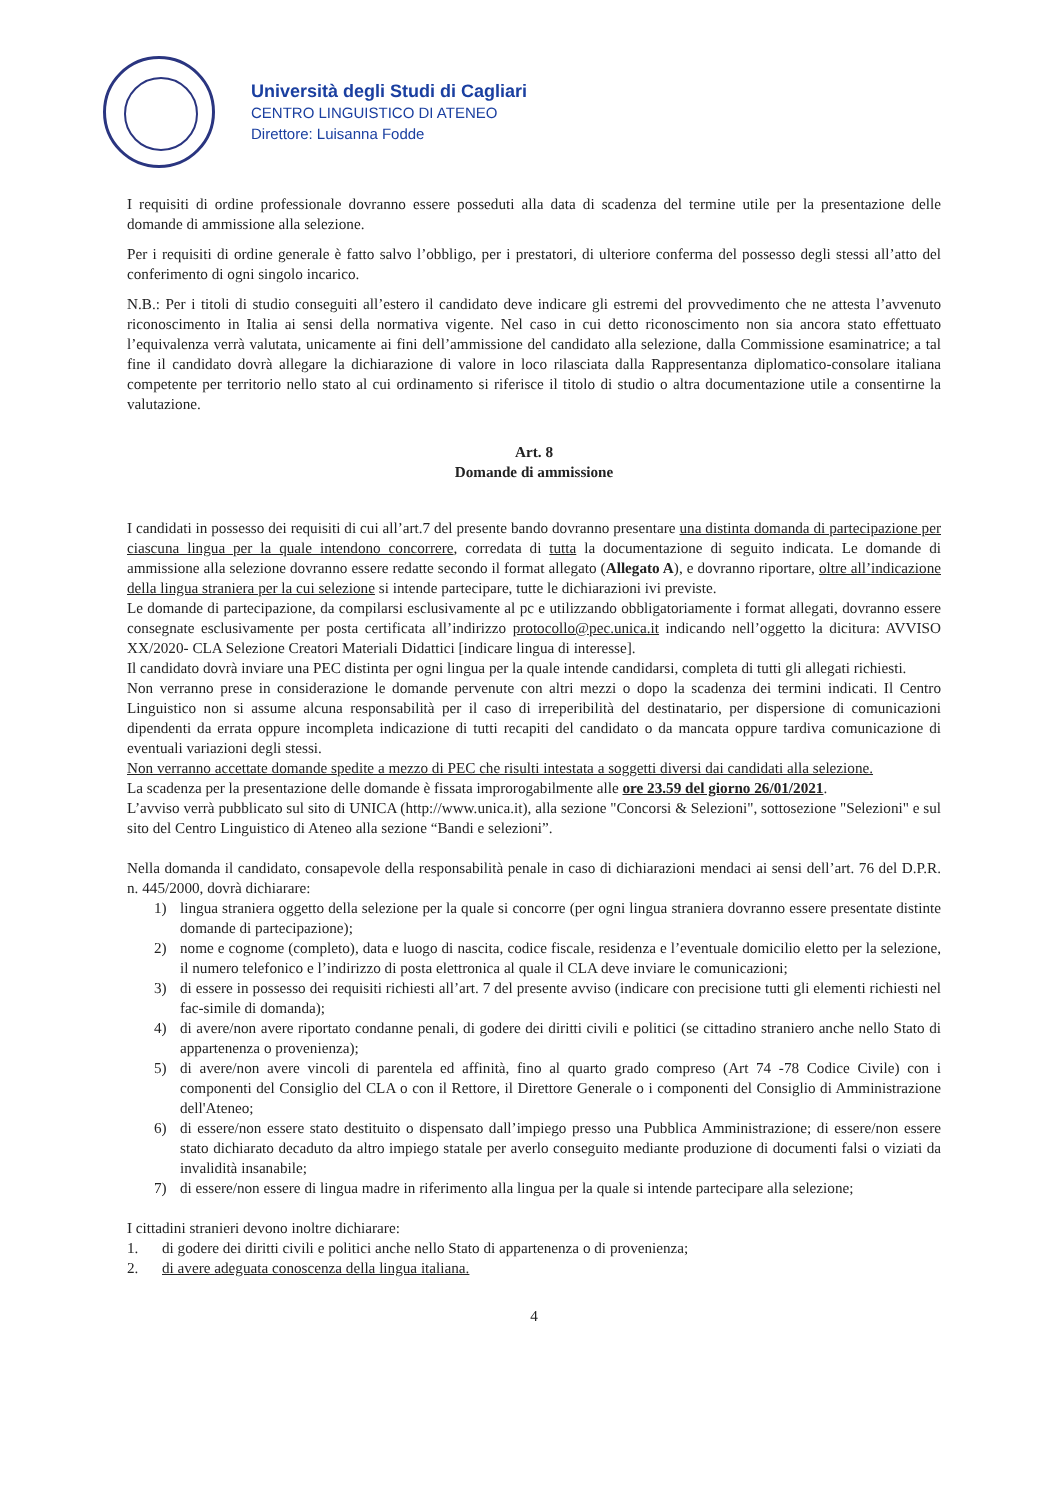Università degli Studi di Cagliari
CENTRO LINGUISTICO DI ATENEO
Direttore: Luisanna Fodde
I requisiti di ordine professionale dovranno essere posseduti alla data di scadenza del termine utile per la presentazione delle domande di ammissione alla selezione.
Per i requisiti di ordine generale è fatto salvo l’obbligo, per i prestatori, di ulteriore conferma del possesso degli stessi all’atto del conferimento di ogni singolo incarico.
N.B.: Per i titoli di studio conseguiti all’estero il candidato deve indicare gli estremi del provvedimento che ne attesta l’avvenuto riconoscimento in Italia ai sensi della normativa vigente. Nel caso in cui detto riconoscimento non sia ancora stato effettuato l’equivalenza verrà valutata, unicamente ai fini dell’ammissione del candidato alla selezione, dalla Commissione esaminatrice; a tal fine il candidato dovrà allegare la dichiarazione di valore in loco rilasciata dalla Rappresentanza diplomatico-consolare italiana competente per territorio nello stato al cui ordinamento si riferisce il titolo di studio o altra documentazione utile a consentirne la valutazione.
Art. 8
Domande di ammissione
I candidati in possesso dei requisiti di cui all’art.7 del presente bando dovranno presentare una distinta domanda di partecipazione per ciascuna lingua per la quale intendono concorrere, corredata di tutta la documentazione di seguito indicata. Le domande di ammissione alla selezione dovranno essere redatte secondo il format allegato (Allegato A), e dovranno riportare, oltre all’indicazione della lingua straniera per la cui selezione si intende partecipare, tutte le dichiarazioni ivi previste.
Le domande di partecipazione, da compilarsi esclusivamente al pc e utilizzando obbligatoriamente i format allegati, dovranno essere consegnate esclusivamente per posta certificata all’indirizzo protocollo@pec.unica.it indicando nell’oggetto la dicitura: AVVISO XX/2020- CLA Selezione Creatori Materiali Didattici [indicare lingua di interesse].
Il candidato dovrà inviare una PEC distinta per ogni lingua per la quale intende candidarsi, completa di tutti gli allegati richiesti.
Non verranno prese in considerazione le domande pervenute con altri mezzi o dopo la scadenza dei termini indicati. Il Centro Linguistico non si assume alcuna responsabilità per il caso di irreperibilità del destinatario, per dispersione di comunicazioni dipendenti da errata oppure incompleta indicazione di tutti recapiti del candidato o da mancata oppure tardiva comunicazione di eventuali variazioni degli stessi.
Non verranno accettate domande spedite a mezzo di PEC che risulti intestata a soggetti diversi dai candidati alla selezione.
La scadenza per la presentazione delle domande è fissata improrogabilmente alle ore 23.59 del giorno 26/01/2021.
L’avviso verrà pubblicato sul sito di UNICA (http://www.unica.it), alla sezione "Concorsi & Selezioni", sottosezione "Selezioni" e sul sito del Centro Linguistico di Ateneo alla sezione “Bandi e selezioni”.
Nella domanda il candidato, consapevole della responsabilità penale in caso di dichiarazioni mendaci ai sensi dell’art. 76 del D.P.R. n. 445/2000, dovrà dichiarare:
1) lingua straniera oggetto della selezione per la quale si concorre (per ogni lingua straniera dovranno essere presentate distinte domande di partecipazione);
2) nome e cognome (completo), data e luogo di nascita, codice fiscale, residenza e l’eventuale domicilio eletto per la selezione, il numero telefonico e l’indirizzo di posta elettronica al quale il CLA deve inviare le comunicazioni;
3) di essere in possesso dei requisiti richiesti all’art. 7 del presente avviso (indicare con precisione tutti gli elementi richiesti nel fac-simile di domanda);
4) di avere/non avere riportato condanne penali, di godere dei diritti civili e politici (se cittadino straniero anche nello Stato di appartenenza o provenienza);
5) di avere/non avere vincoli di parentela ed affinità, fino al quarto grado compreso (Art 74 -78 Codice Civile) con i componenti del Consiglio del CLA o con il Rettore, il Direttore Generale o i componenti del Consiglio di Amministrazione dell'Ateneo;
6) di essere/non essere stato destituito o dispensato dall’impiego presso una Pubblica Amministrazione; di essere/non essere stato dichiarato decaduto da altro impiego statale per averlo conseguito mediante produzione di documenti falsi o viziati da invalidità insanabile;
7) di essere/non essere di lingua madre in riferimento alla lingua per la quale si intende partecipare alla selezione;
I cittadini stranieri devono inoltre dichiarare:
1. di godere dei diritti civili e politici anche nello Stato di appartenenza o di provenienza;
2. di avere adeguata conoscenza della lingua italiana.
4